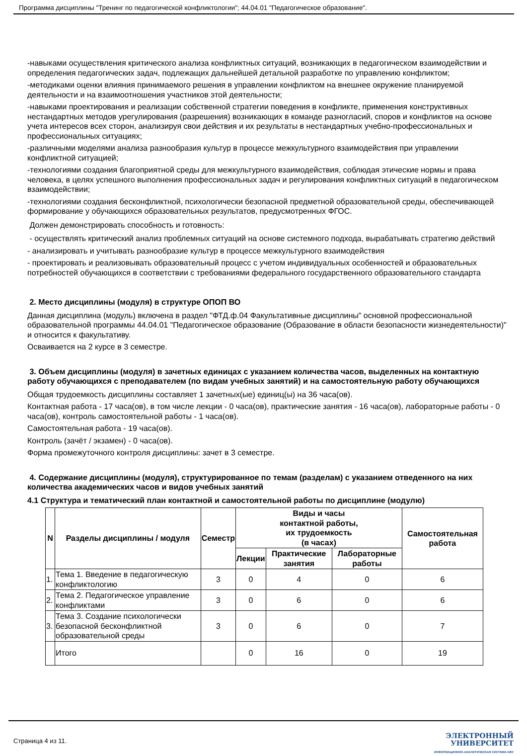Программа дисциплины "Тренинг по педагогической конфликтологии"; 44.04.01 "Педагогическое образование".
-навыками осуществления критического анализа конфликтных ситуаций, возникающих в педагогическом взаимодействии и определения педагогических задач, подлежащих дальнейшей детальной разработке по управлению конфликтом;
-методиками оценки влияния принимаемого решения в управлении конфликтом на внешнее окружение планируемой деятельности и на взаимоотношения участников этой деятельности;
-навыками проектирования и реализации собственной стратегии поведения в конфликте, применения конструктивных нестандартных методов урегулирования (разрешения) возникающих в команде разногласий, споров и конфликтов на основе учета интересов всех сторон, анализируя свои действия и их результаты в нестандартных учебно-профессиональных и профессиональных ситуациях;
-различными моделями анализа разнообразия культур в процессе межкультурного взаимодействия при управлении конфликтной ситуацией;
-технологиями создания благоприятной среды для межкультурного взаимодействия, соблюдая этические нормы и права человека, в целях успешного выполнения профессиональных задач и регулирования конфликтных ситуаций в педагогическом взаимодействии;
-технологиями создания бесконфликтной, психологически безопасной предметной образовательной среды, обеспечивающей формирование у обучающихся образовательных результатов, предусмотренных ФГОС.
Должен демонстрировать способность и готовность:
- осуществлять критический анализ проблемных ситуаций на основе системного подхода, вырабатывать стратегию действий
- анализировать и учитывать разнообразие культур в процессе межкультурного взаимодействия
- проектировать и реализовывать образовательный процесс с учетом индивидуальных особенностей и образовательных потребностей обучающихся в соответствии с требованиями федерального государственного образовательного стандарта
2. Место дисциплины (модуля) в структуре ОПОП ВО
Данная дисциплина (модуль) включена в раздел "ФТД.ф.04 Факультативные дисциплины" основной профессиональной образовательной программы 44.04.01 "Педагогическое образование (Образование в области безопасности жизнедеятельности)" и относится к факультативу.
Осваивается на 2 курсе в 3 семестре.
3. Объем дисциплины (модуля) в зачетных единицах с указанием количества часов, выделенных на контактную работу обучающихся с преподавателем (по видам учебных занятий) и на самостоятельную работу обучающихся
Общая трудоемкость дисциплины составляет 1 зачетных(ые) единиц(ы) на 36 часа(ов).
Контактная работа - 17 часа(ов), в том числе лекции - 0 часа(ов), практические занятия - 16 часа(ов), лабораторные работы - 0 часа(ов), контроль самостоятельной работы - 1 часа(ов).
Самостоятельная работа - 19 часа(ов).
Контроль (зачёт / экзамен) - 0 часа(ов).
Форма промежуточного контроля дисциплины: зачет в 3 семестре.
4. Содержание дисциплины (модуля), структурированное по темам (разделам) с указанием отведенного на них количества академических часов и видов учебных занятий
4.1 Структура и тематический план контактной и самостоятельной работы по дисциплине (модулю)
| N | Разделы дисциплины / модуля | Семестр | Виды и часы контактной работы, их трудоемкость (в часах) | | | Самостоятельная работа |
| --- | --- | --- | --- | --- | --- | --- |
| | | | Лекции | Практические занятия | Лабораторные работы | |
| 1. | Тема 1. Введение в педагогическую конфликтологию | 3 | 0 | 4 | 0 | 6 |
| 2. | Тема 2. Педагогическое управление конфликтами | 3 | 0 | 6 | 0 | 6 |
| 3. | Тема 3. Создание психологически безопасной бесконфликтной образовательной среды | 3 | 0 | 6 | 0 | 7 |
| | Итого | | 0 | 16 | 0 | 19 |
Страница 4 из 11.
ЭЛЕКТРОННЫЙ
УНИВЕРСИТЕТ
ИНФОРМАЦИОННО-АНАЛИТИЧЕСКАЯ СИСТЕМА КФУ